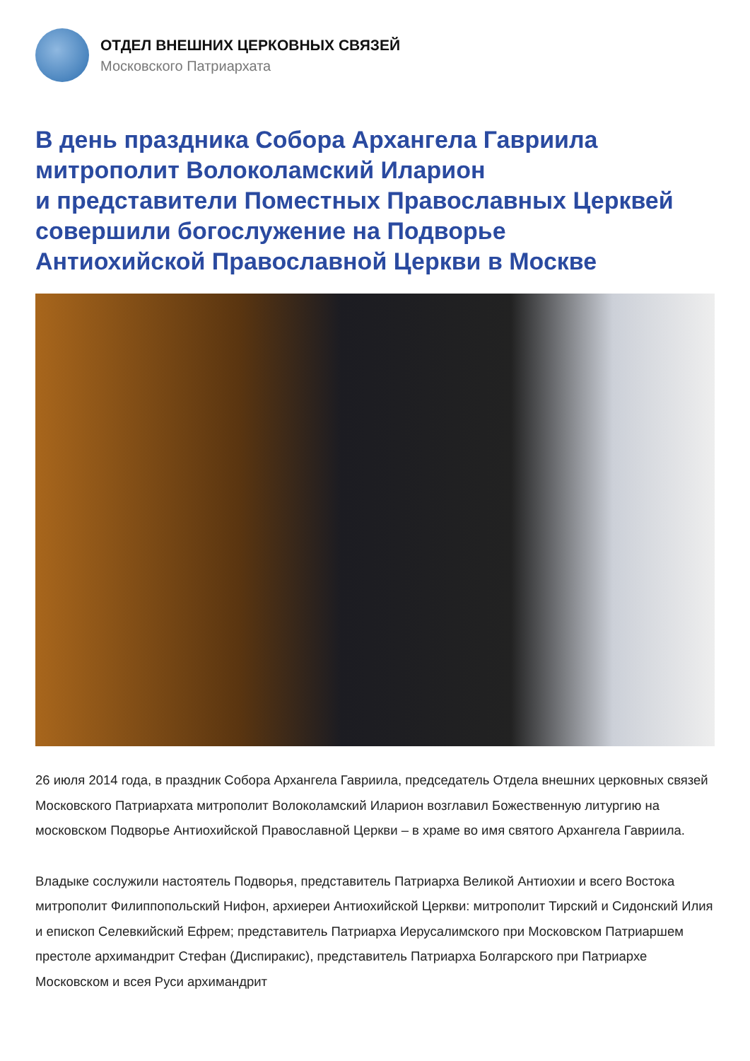ОТДЕЛ ВНЕШНИХ ЦЕРКОВНЫХ СВЯЗЕЙ
Московского Патриархата
В день праздника Собора Архангела Гавриила
митрополит Волоколамский Иларион
и представители Поместных Православных Церквей
совершили богослужение на Подворье
Антиохийской Православной Церкви в Москве
26 июля 2014 года, в праздник Собора Архангела Гавриила, председатель Отдела внешних церковных связей Московского Патриархата митрополит Волоколамский Иларион возглавил Божественную литургию на московском Подворье Антиохийской Православной Церкви – в храме во имя святого Архангела Гавриила.
Владыке сослужили настоятель Подворья, представитель Патриарха Великой Антиохии и всего Востока митрополит Филиппопольский Нифон, архиереи Антиохийской Церкви: митрополит Тирский и Сидонский Илия и епископ Селевкийский Ефрем; представитель Патриарха Иерусалимского при Московском Патриаршем престоле архимандрит Стефан (Диспиракис), представитель Патриарха Болгарского при Патриархе Московском и всея Руси архимандрит